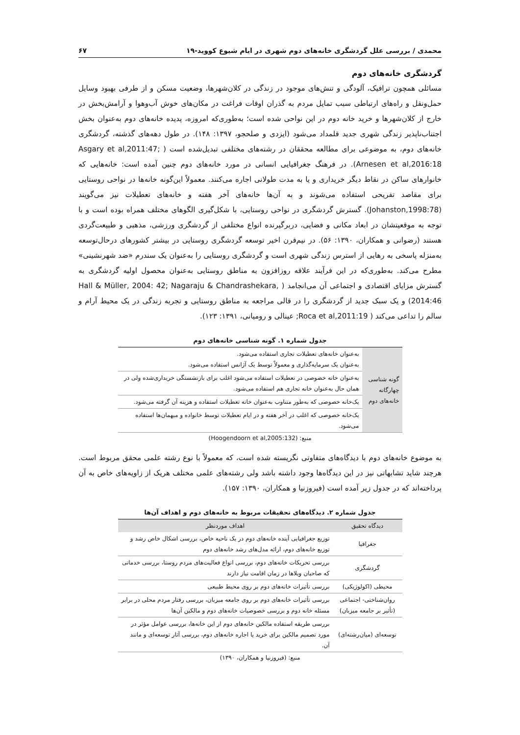محمدی / بررسی علل گردشگری خانه‌های دوم شهری در ایام شیوع کووید-۱۹ ۶۷
گردشگری خانه‌های دوم
مسائلی همچون ترافیک، آلودگی و تنش‌های موجود در زندگی در کلان‌شهرها، وضعیت مسکن و از طرفی بهبود وسایل حمل‌ونقل و راه‌های ارتباطی سبب تمایل مردم به گذران اوقات فراغت در مکان‌های خوش آب‌وهوا و آرامش‌بخش در خارج از کلان‌شهرها و خرید خانه دوم در این نواحی شده است؛ به‌طوری‌که امروزه، پدیده خانه‌های دوم به‌عنوان بخش اجتناب‌ناپذیر زندگی شهری جدید قلمداد می‌شود (ایزدی و صلحجو، ۱۳۹۷: ۱۴۸). در طول دهه‌های گذشته، گردشگری خانه‌های دوم، به موضوعی برای مطالعه محققان در رشته‌های مختلفی تبدیل‌شده است ( Asgary et al,2011:47; Arnesen et al,2016:18). در فرهنگ جغرافیایی انسانی در مورد خانه‌های دوم چنین آمده است: خانه‌هایی که خانوارهای ساکن در نقاط دیگر خریداری و یا به مدت طولانی اجاره می‌کنند. معمولاً این‌گونه خانه‌ها در نواحی روستایی برای مقاصد تفریحی استفاده می‌شوند و به آن‌ها خانه‌های آخر هفته و خانه‌های تعطیلات نیز می‌گویند (Johanston,1998:78). گسترش گردشگری در نواحی روستایی، با شکل‌گیری الگوهای مختلف همراه بوده است و با توجه به موقعیتشان در ابعاد مکانی و فضایی، دربرگیرنده انواع مختلفی از گردشگری ورزشی، مذهبی و طبیعت‌گردی هستند (رضوانی و همکاران، ۱۳۹۰: ۵۶). در نیم‌قرن اخیر توسعه گردشگری روستایی در بیشتر کشورهای درحال‌توسعه به‌منزله پاسخی به رهایی از استرس زندگی شهری است و گردشگری روستایی را به‌عنوان یک سندرم «ضد شهرنشینی» مطرح می‌کند. به‌طوری‌که در این فرآیند علاقه روزافزون به مناطق روستایی به‌عنوان محصول اولیه گردشگری به گسترش مزایای اقتصادی و اجتماعی آن می‌انجامد ( Hall & Müller, 2004: 42; Nagaraju & Chandrashekara, 2014:46) و یک سبک جدید از گردشگری را در قالی مراجعه به مناطق روستایی و تجربه زندگی در یک محیط آرام و سالم را تداعی می‌کند ( Roca et al,2011:19; عینالی و رومیانی، ۱۳۹۱: ۱۲۳).
جدول شماره ۱. گونه شناسی خانه‌های دوم
| گونه شناسی چهارگانه خانه‌های دوم | به‌عنوان خانه‌های تعطیلات تجاری استفاده می‌شود. به‌عنوان یک سرمایه‌گذاری و معمولاً توسط یک آژانس استفاده می‌شود. |
| | به‌عنوان خانه خصوصی در تعطیلات استفاده می‌شود اغلب برای بازنشستگی خریداری‌شده ولی در همان حال به‌عنوان خانه تجاری هم استفاده می‌شود. |
| | یک‌خانه خصوصی که به‌طور متناوب به‌عنوان خانه تعطیلات استفاده و هزینه آن گرفته می‌شود. |
| | یک‌خانه خصوصی که اغلب در آخر هفته و در ایام تعطیلات توسط خانواده و میهمان‌ها استفاده می‌شود. |
منبع: (Hoogendoorn et al,2005:132)
به موضوع خانه‌های دوم با دیدگاه‌های متفاوتی نگریسته شده است، که معمولاً با نوع رشته علمی محقق مربوط است. هرچند شاید تشابهاتی نیز در این دیدگاه‌ها وجود داشته باشد ولی رشته‌های علمی مختلف هریک از زاویه‌های خاص به آن پرداخته‌اند که در جدول زیر آمده است (فیروزنیا و همکاران، ۱۳۹۰: ۱۵۷).
جدول شماره ۲. دیدگاه‌های تحقیقات مربوط به خانه‌های دوم و اهداف آن‌ها
| دیدگاه تحقیق | اهداف موردنظر |
| --- | --- |
| جغرافیا | توزیع جغرافیایی آینده خانه‌های دوم در یک ناحیه خاص، بررسی اشکال خاص رشد و توزیع خانه‌های دوم، ارائه مدل‌های رشد خانه‌های دوم |
| گردشگری | بررسی تحریکات خانه‌های دوم، بررسی انواع فعالیت‌های مردم روستا، بررسی خدماتی که صاحبان ویلاها در زمان اقامت نیاز دارند |
| محیطی (اکولوژیکی) | بررسی تأثیرات خانه‌های دوم بر روی محیط طبیعی |
| روان‌شناختی- اجتماعی (تأثیر بر جامعه میزبان) | بررسی تأثیرات خانه‌های دوم بر روی جامعه میزبان، بررسی رفتار مردم محلی در برابر مسئله خانه دوم و بررسی خصوصیات خانه‌های دوم و مالکین آن‌ها |
| توسعه‌ای (میان‌رشته‌ای) | بررسی طریقه استفاده مالکین خانه‌های دوم از این خانه‌ها، بررسی عوامل مؤثر در مورد تصمیم مالکین برای خرید یا اجاره خانه‌های دوم، بررسی آثار توسعه‌ای و مانند آن. |
منبع: (فیروزنیا و همکاران، ۱۳۹۰)